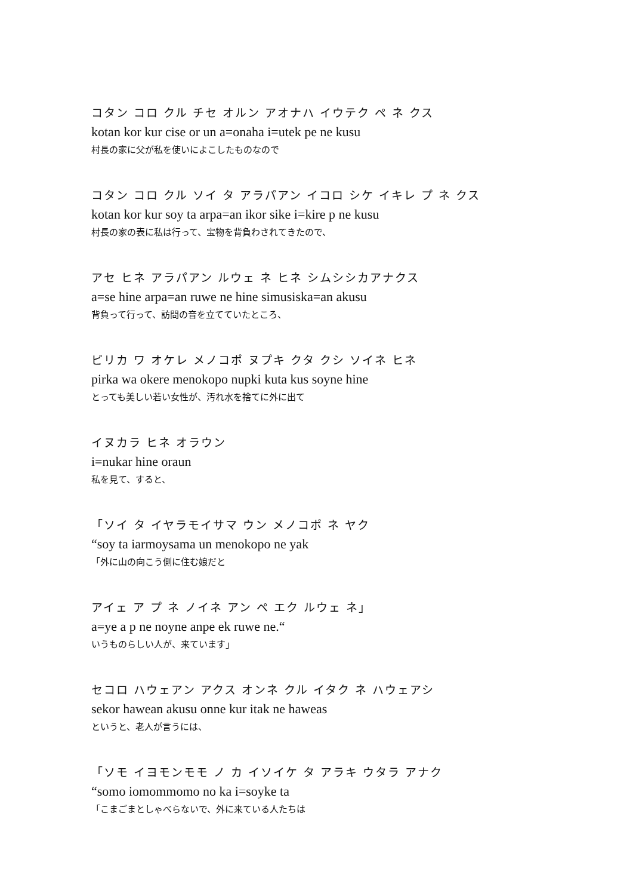コタン コロ クル チセ オルン アオナハ イウテク ペ ネ クス
kotan kor kur cise or un a=onaha i=utek pe ne kusu
村長の家に父が私を使いによこしたものなので
コタン コロ クル ソイ タ アラパアン イコロ シケ イキレ プ ネ クス
kotan kor kur soy ta arpa=an ikor sike i=kire p ne kusu
村長の家の表に私は行って、宝物を背負わされてきたので、
アセ ヒネ アラパアン ルウェ ネ ヒネ シムシシカアナクス
a=se hine arpa=an ruwe ne hine simusiska=an akusu
背負って行って、訪問の音を立てていたところ、
ピリカ ワ オケレ メノコポ ヌプキ クタ クシ ソイネ ヒネ
pirka wa okere menokopo nupki kuta kus soyne hine
とっても美しい若い女性が、汚れ水を捨てに外に出て
イヌカラ ヒネ オラウン
i=nukar hine oraun
私を見て、すると、
「ソイ タ イヤラモイサマ ウン メノコポ ネ ヤク
“soy ta iarmoysama un menokopo ne yak
「外に山の向こう側に住む娘だと
アイェ ア プ ネ ノイネ アン ペ エク ルウェ ネ」
a=ye a p ne noyne anpe ek ruwe ne.“
いうものらしい人が、来ています」
セコロ ハウェアン アクス オンネ クル イタク ネ ハウェアシ
sekor hawean akusu onne kur itak ne haweas
というと、老人が言うには、
「ソモ イヨモンモモ ノ カ イソイケ タ アラキ ウタラ アナク
“somo iomommomo no ka i=soyke ta
「こまごまとしゃべらないで、外に来ている人たちは